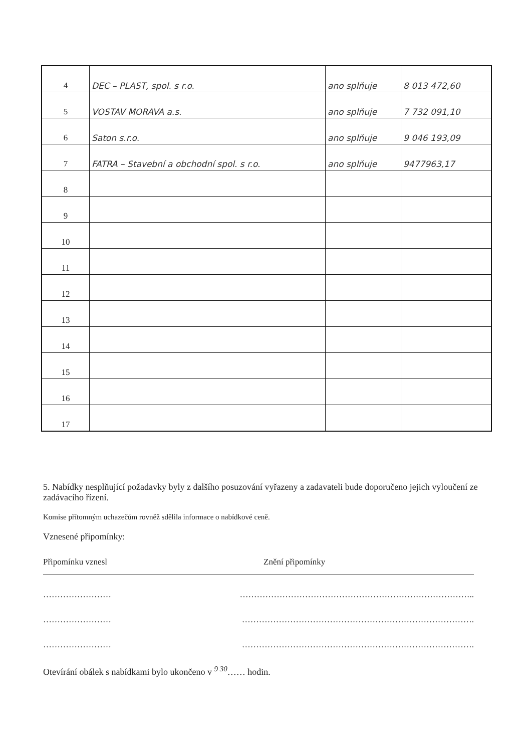| 4 | DEC – PLAST, spol. s r.o. | ano splňuje | 8 013 472,60 |
| 5 | VOSTAV MORAVA a.s. | ano splňuje | 7 732 091,10 |
| 6 | Saton s.r.o. | ano splňuje | 9 046 193,09 |
| 7 | FATRA – Stavební a obchodní spol. s r.o. | ano splňuje | 9477963,17 |
| 8 | | | |
| 9 | | | |
| 10 | | | |
| 11 | | | |
| 12 | | | |
| 13 | | | |
| 14 | | | |
| 15 | | | |
| 16 | | | |
| 17 | | | |
5. Nabídky nesplňující požadavky byly z dalšího posuzování vyřazeny a zadavateli bude doporučeno jejich vyloučení ze zadávacího řízení.
Komise přítomným uchazečům rovněž sdělila informace o nabídkové ceně.
Vznesené připomínky:
Připomínku vznesl Znění připomínky
…………………… ………………………………………………………………………..
…………………… ……………………………………………………………………….
…………………… ……………………………………………………………………….
Otevírání obálek s nabídkami bylo ukončeno v <sup>9 30</sup>…… hodin.